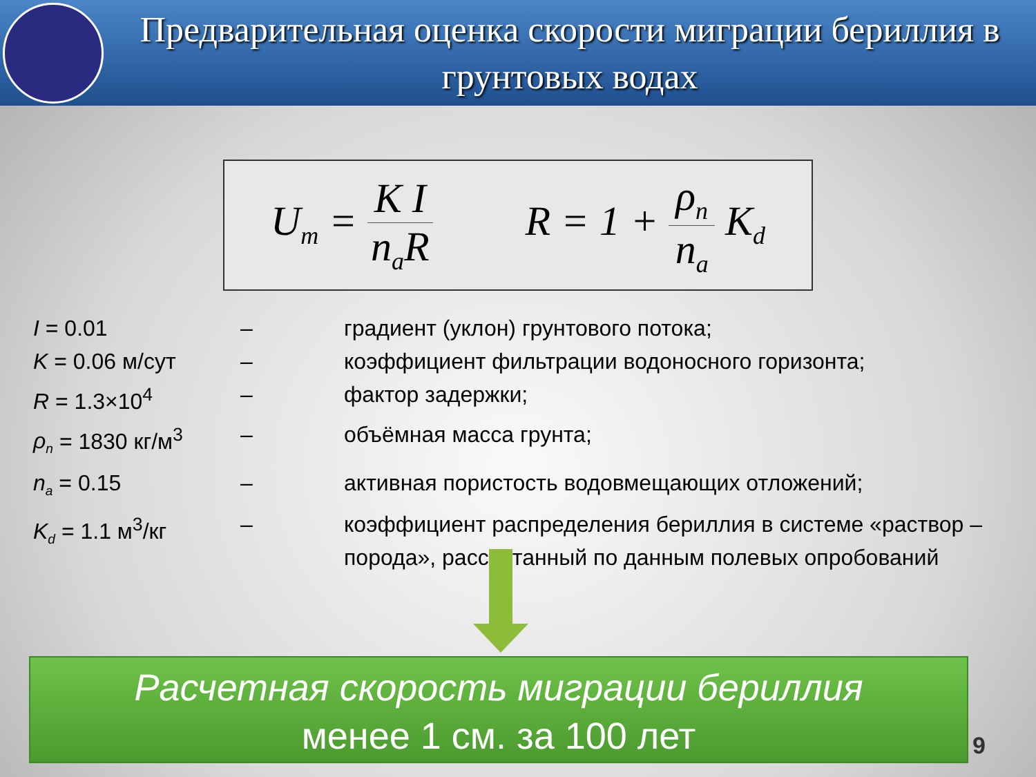Предварительная оценка скорости миграции бериллия в грунтовых водах
U<sub>m</sub> = K I n<sub>a</sub>R R = 1 + ρ<sub>n</sub> n<sub>a</sub> K<sub>d</sub>
I = 0.01 – градиент (уклон) грунтового потока;
K = 0.06 м/сут – коэффициент фильтрации водоносного горизонта;
R = 1.3×10<sup>4</sup> – фактор задержки;
ρ<sub>n</sub> = 1830 кг/м<sup>3</sup> – объёмная масса грунта;
n<sub>a</sub> = 0.15 – активная пористость водовмещающих отложений;
K<sub>d</sub> = 1.1 м<sup>3</sup>/кг – коэффициент распределения бериллия в системе «раствор – порода», рассчитанный по данным полевых опробований
Расчетная скорость миграции бериллия
менее 1 см. за 100 лет
9